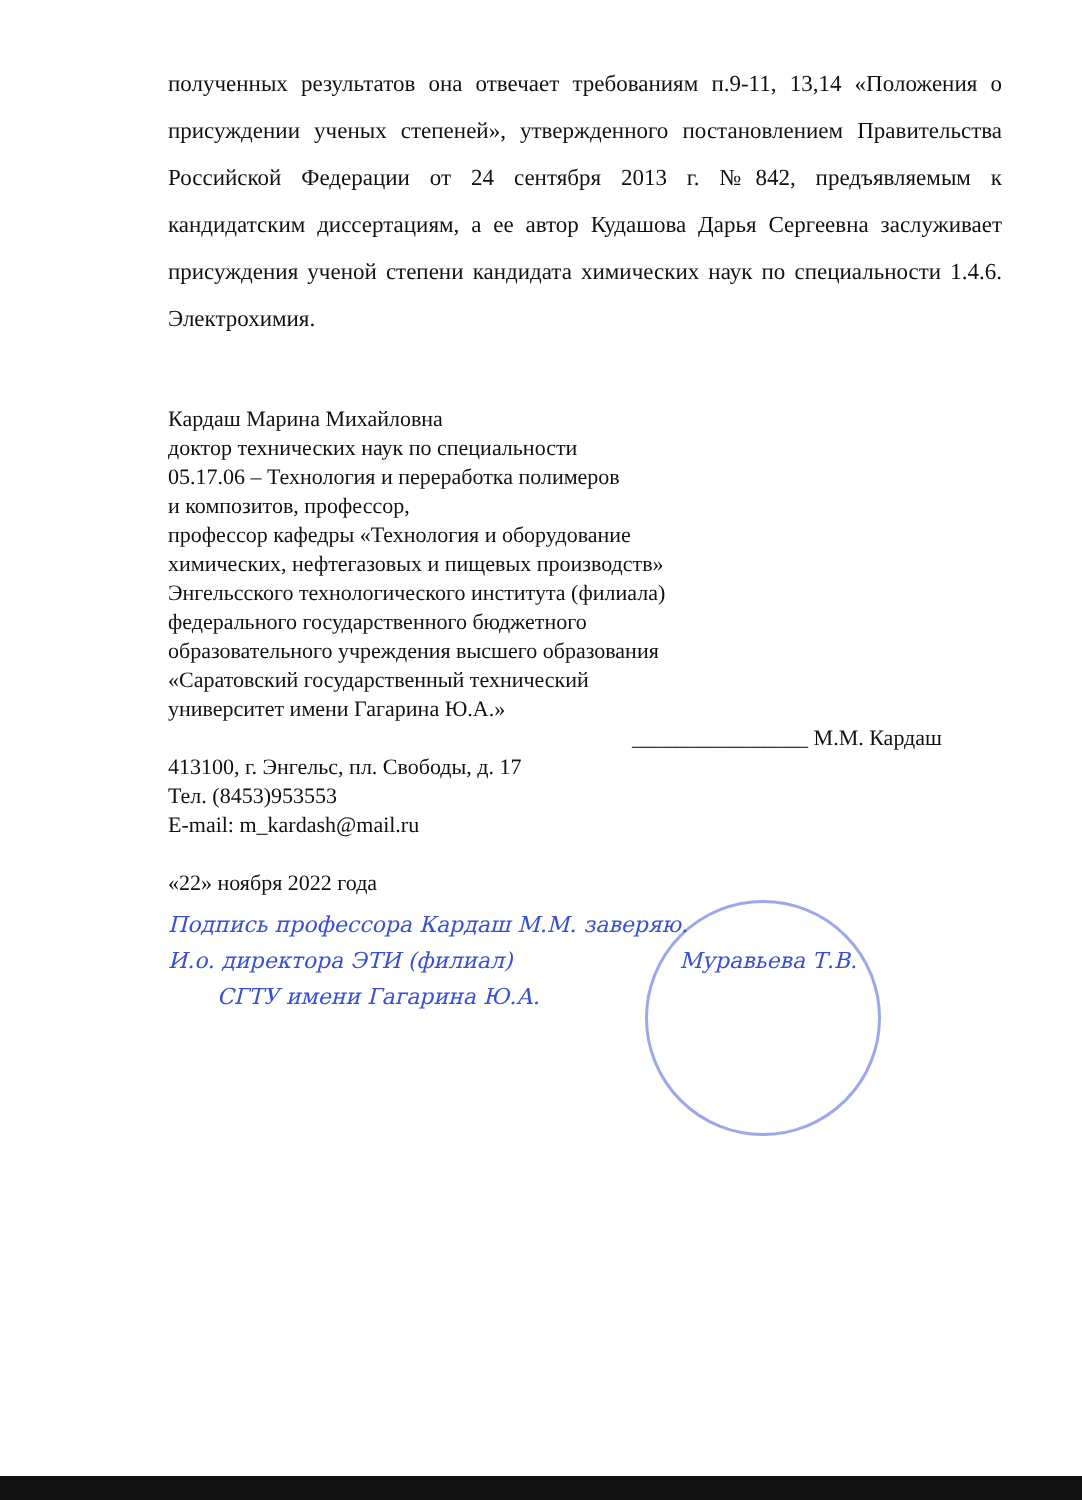полученных результатов она отвечает требованиям п.9-11, 13,14 «Положения о присуждении ученых степеней», утвержденного постановлением Правительства Российской Федерации от 24 сентября 2013 г. №842, предъявляемым к кандидатским диссертациям, а ее автор Кудашова Дарья Сергеевна заслуживает присуждения ученой степени кандидата химических наук по специальности 1.4.6. Электрохимия.
Кардаш Марина Михайловна
доктор технических наук по специальности
05.17.06 – Технология и переработка полимеров
и композитов, профессор,
профессор кафедры «Технология и оборудование
химических, нефтегазовых и пищевых производств»
Энгельсского технологического института (филиала)
федерального государственного бюджетного
образовательного учреждения высшего образования
«Саратовский государственный технический
университет имени Гагарина Ю.А.»
________________ М.М. Кардаш
413100, г. Энгельс, пл. Свободы, д. 17
Тел. (8453)953553
E-mail: m_kardash@mail.ru
«22» ноября 2022 года
Подпись профессора Кардаш М.М. заверяю.
И.о. директора ЭТИ (филиал) Муравьева Т.В.
СГТУ имени Гагарина Ю.А.